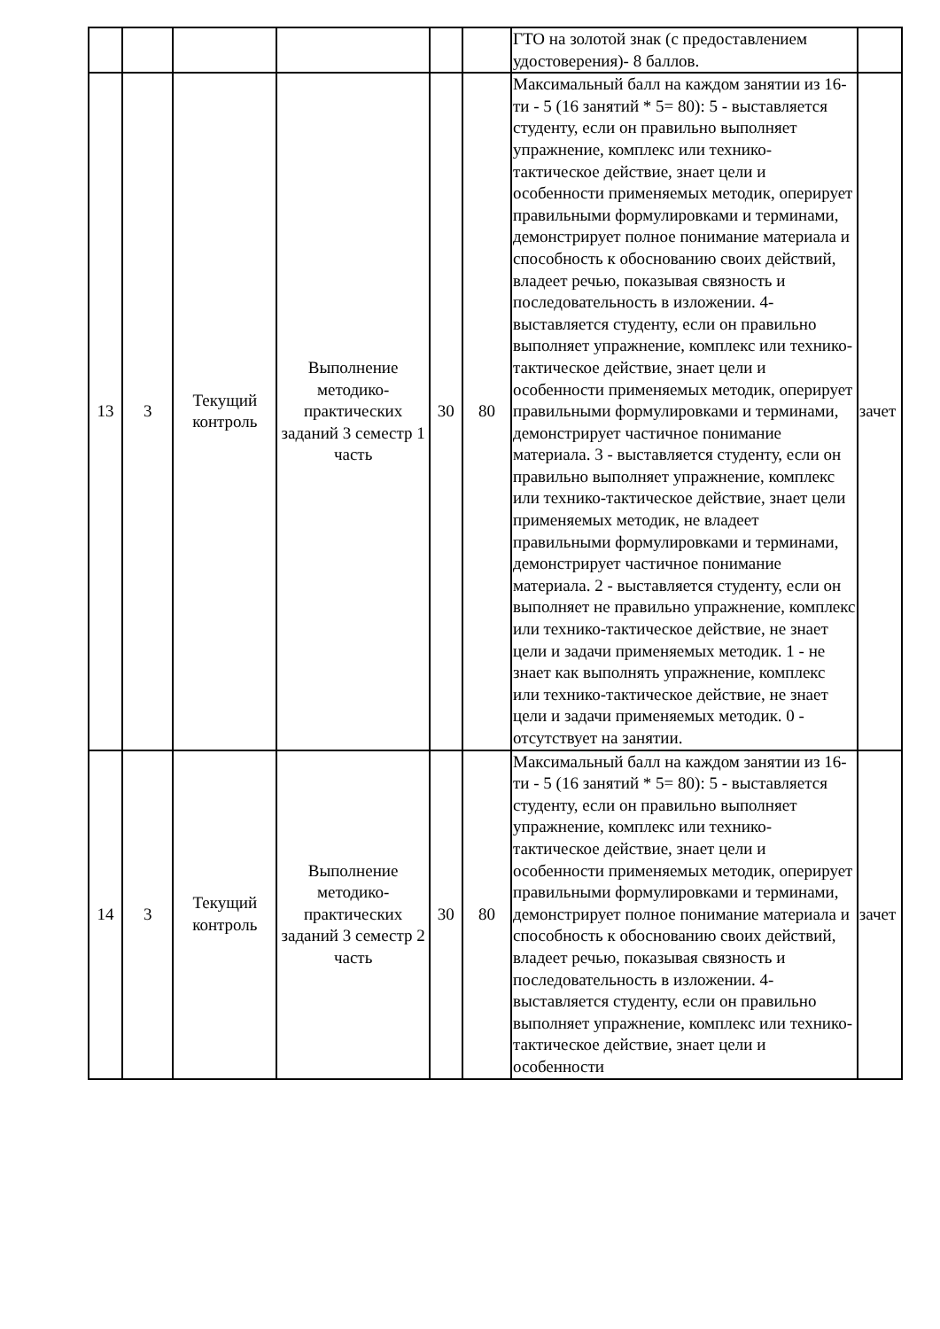| | | | | | | ГТО на золотой знак (с предоставлением удостоверения)- 8 баллов. | |
| 13 | 3 | Текущий контроль | Выполнение методико-практических заданий 3 семестр 1 часть | 30 | 80 | Максимальный балл на каждом занятии из 16-ти - 5 (16 занятий * 5= 80): 5 - выставляется студенту, если он правильно выполняет упражнение, комплекс или технико-тактическое действие, знает цели и особенности применяемых методик, оперирует правильными формулировками и терминами, демонстрирует полное понимание материала и способность к обоснованию своих действий, владеет речью, показывая связность и последовательность в изложении. 4- выставляется студенту, если он правильно выполняет упражнение, комплекс или технико-тактическое действие, знает цели и особенности применяемых методик, оперирует правильными формулировками и терминами, демонстрирует частичное понимание материала. 3 - выставляется студенту, если он правильно выполняет упражнение, комплекс или технико-тактическое действие, знает цели применяемых методик, не владеет правильными формулировками и терминами, демонстрирует частичное понимание материала. 2 - выставляется студенту, если он выполняет не правильно упражнение, комплекс или технико-тактическое действие, не знает цели и задачи применяемых методик. 1 - не знает как выполнять упражнение, комплекс или технико-тактическое действие, не знает цели и задачи применяемых методик. 0 - отсутствует на занятии. | зачет |
| 14 | 3 | Текущий контроль | Выполнение методико-практических заданий 3 семестр 2 часть | 30 | 80 | Максимальный балл на каждом занятии из 16-ти - 5 (16 занятий * 5= 80): 5 - выставляется студенту, если он правильно выполняет упражнение, комплекс или технико-тактическое действие, знает цели и особенности применяемых методик, оперирует правильными формулировками и терминами, демонстрирует полное понимание материала и способность к обоснованию своих действий, владеет речью, показывая связность и последовательность в изложении. 4- выставляется студенту, если он правильно выполняет упражнение, комплекс или технико-тактическое действие, знает цели и особенности | зачет |